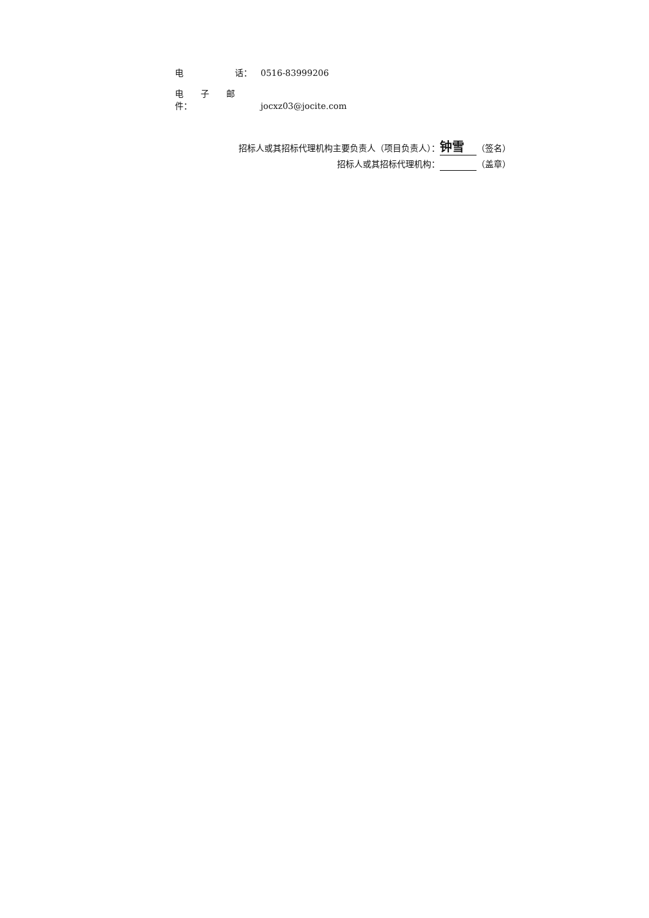电　　　　　　话： 0516-83999206
电　　子　　邮　　件： jocxz03@jocite.com
招标人或其招标代理机构主要负责人（项目负责人）： 钟雪 （签名）
招标人或其招标代理机构： （盖章）